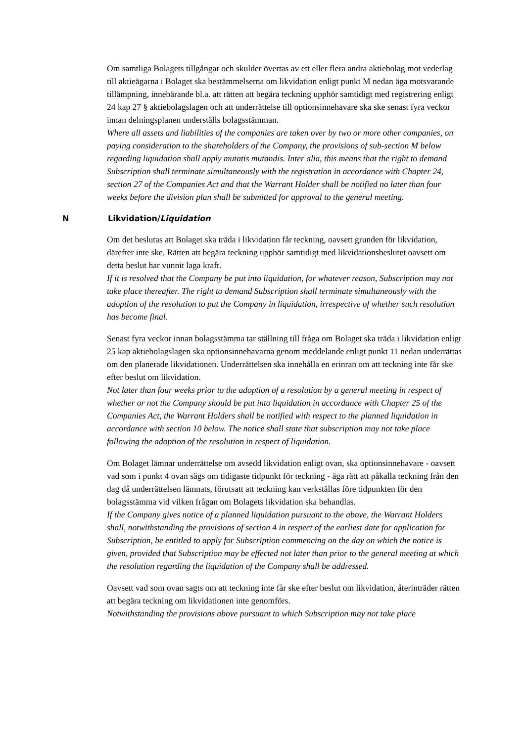Om samtliga Bolagets tillgångar och skulder övertas av ett eller flera andra aktiebolag mot vederlag till aktieägarna i Bolaget ska bestämmelserna om likvidation enligt punkt M nedan äga motsvarande tillämpning, innebärande bl.a. att rätten att begära teckning upphör samtidigt med registrering enligt 24 kap 27 § aktiebolagslagen och att underrättelse till optionsinnehavare ska ske senast fyra veckor innan delningsplanen underställs bolagsstämman.
Where all assets and liabilities of the companies are taken over by two or more other companies, on paying consideration to the shareholders of the Company, the provisions of sub-section M below regarding liquidation shall apply mutatis mutandis. Inter alia, this means that the right to demand Subscription shall terminate simultaneously with the registration in accordance with Chapter 24, section 27 of the Companies Act and that the Warrant Holder shall be notified no later than four weeks before the division plan shall be submitted for approval to the general meeting.
N Likvidation/Liquidation
Om det beslutas att Bolaget ska träda i likvidation får teckning, oavsett grunden för likvidation, därefter inte ske. Rätten att begära teckning upphör samtidigt med likvidationsbeslutet oavsett om detta beslut har vunnit laga kraft.
If it is resolved that the Company be put into liquidation, for whatever reason, Subscription may not take place thereafter. The right to demand Subscription shall terminate simultaneously with the adoption of the resolution to put the Company in liquidation, irrespective of whether such resolution has become final.
Senast fyra veckor innan bolagsstämma tar ställning till fråga om Bolaget ska träda i likvidation enligt 25 kap aktiebolagslagen ska optionsinnehavarna genom meddelande enligt punkt 11 nedan underrättas om den planerade likvidationen. Underrättelsen ska innehålla en erinran om att teckning inte får ske efter beslut om likvidation.
Not later than four weeks prior to the adoption of a resolution by a general meeting in respect of whether or not the Company should be put into liquidation in accordance with Chapter 25 of the Companies Act, the Warrant Holders shall be notified with respect to the planned liquidation in accordance with section 10 below. The notice shall state that subscription may not take place following the adoption of the resolution in respect of liquidation.
Om Bolaget lämnar underrättelse om avsedd likvidation enligt ovan, ska optionsinnehavare - oavsett vad som i punkt 4 ovan sägs om tidigaste tidpunkt för teckning - äga rätt att påkalla teckning från den dag då underrättelsen lämnats, förutsatt att teckning kan verkställas före tidpunkten för den bolagsstämma vid vilken frågan om Bolagets likvidation ska behandlas.
If the Company gives notice of a planned liquidation pursuant to the above, the Warrant Holders shall, notwithstanding the provisions of section 4 in respect of the earliest date for application for Subscription, be entitled to apply for Subscription commencing on the day on which the notice is given, provided that Subscription may be effected not later than prior to the general meeting at which the resolution regarding the liquidation of the Company shall be addressed.
Oavsett vad som ovan sagts om att teckning inte får ske efter beslut om likvidation, återinträder rätten att begära teckning om likvidationen inte genomförs.
Notwithstanding the provisions above pursuant to which Subscription may not take place